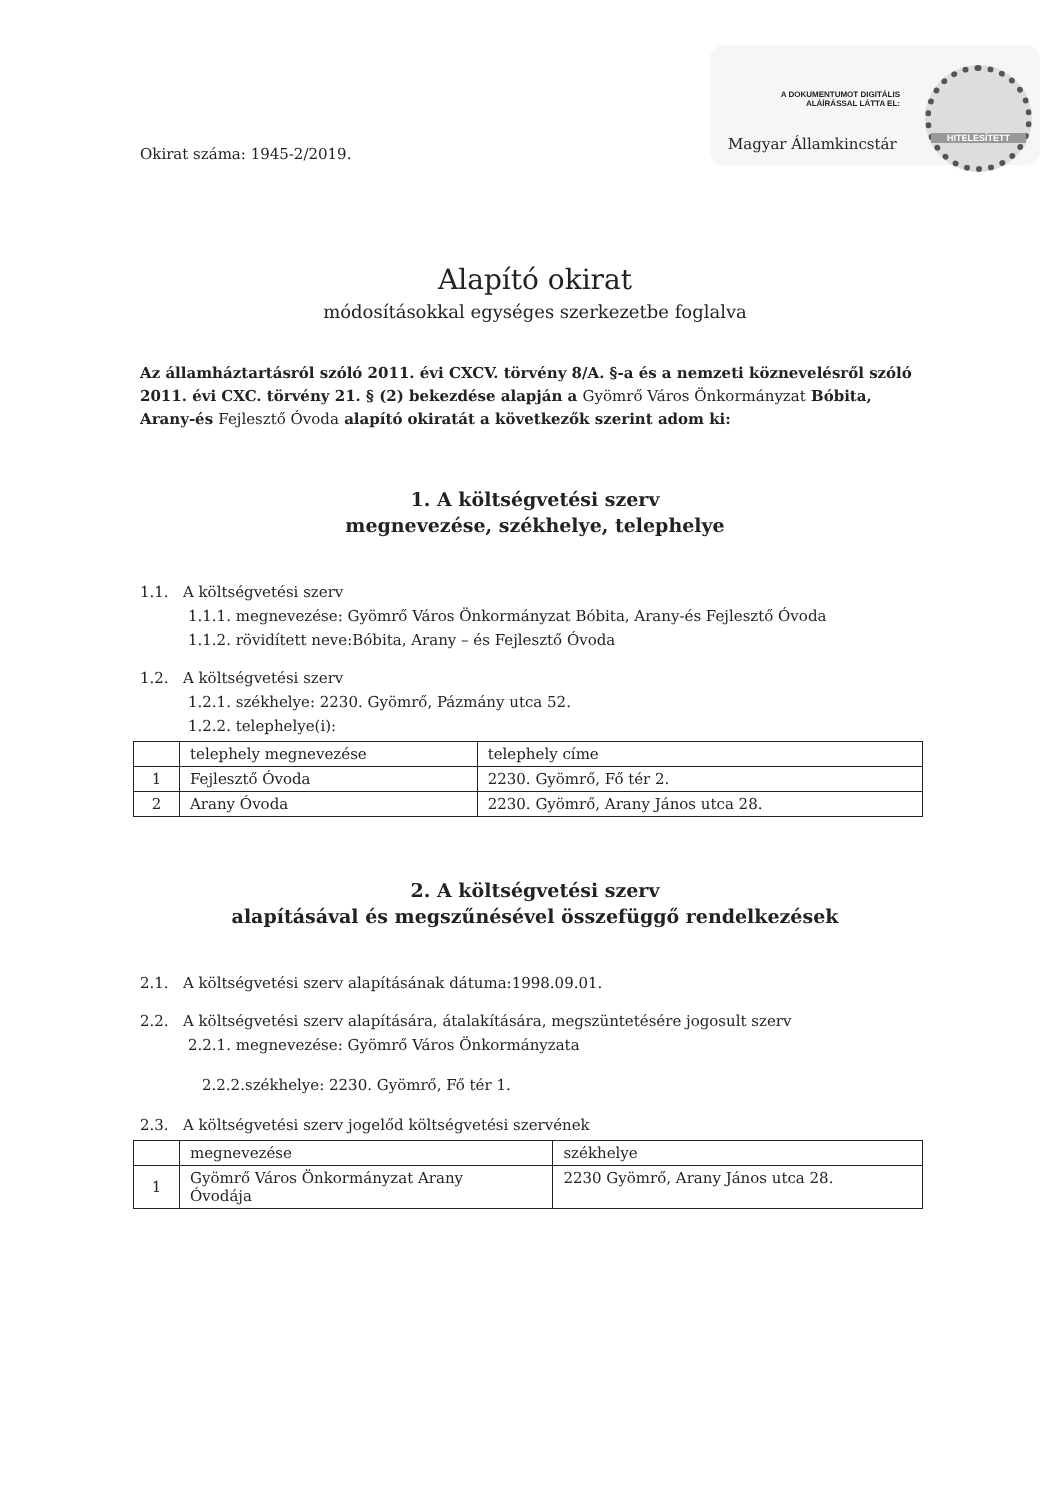A DOKUMENTUMOT DIGITÁLIS ALÁÍRÁSSAL LÁTTA EL:
Magyar Államkincstár
HITELESÍTETT
Okirat száma: 1945-2/2019.
Alapító okirat
módosításokkal egységes szerkezetbe foglalva
Az államháztartásról szóló 2011. évi CXCV. törvény 8/A. §-a és a nemzeti köznevelésről szóló 2011. évi CXC. törvény 21. § (2) bekezdése alapján a Gyömrő Város Önkormányzat Bóbita, Arany-és Fejlesztő Óvoda alapító okiratát a következők szerint adom ki:
1. A költségvetési szerv
megnevezése, székhelye, telephelye
1.1. A költségvetési szerv
1.1.1. megnevezése: Gyömrő Város Önkormányzat Bóbita, Arany-és Fejlesztő Óvoda
1.1.2. rövidített neve:Bóbita, Arany – és Fejlesztő Óvoda
1.2. A költségvetési szerv
1.2.1. székhelye: 2230. Gyömrő, Pázmány utca 52.
1.2.2. telephelye(i):
| | telephely megnevezése | telephely címe |
| 1 | Fejlesztő Óvoda | 2230. Gyömrő, Fő tér 2. |
| 2 | Arany Óvoda | 2230. Gyömrő, Arany János utca 28. |
2. A költségvetési szerv
alapításával és megszűnésével összefüggő rendelkezések
2.1. A költségvetési szerv alapításának dátuma:1998.09.01.
2.2. A költségvetési szerv alapítására, átalakítására, megszüntetésére jogosult szerv
2.2.1. megnevezése: Gyömrő Város Önkormányzata
2.2.2.székhelye: 2230. Gyömrő, Fő tér 1.
2.3. A költségvetési szerv jogelőd költségvetési szervének
| | megnevezése | székhelye |
| 1 | Gyömrő Város Önkormányzat Arany Óvodája | 2230 Gyömrő, Arany János utca 28. |